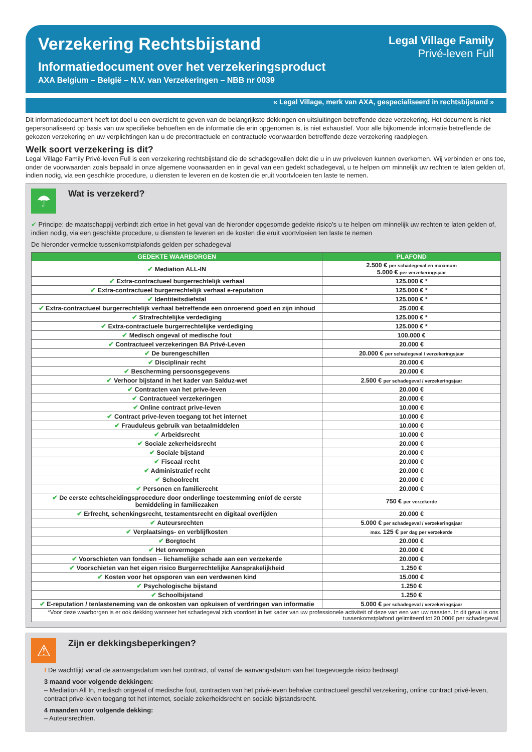Verzekering Rechtsbijstand
Informatiedocument over het verzekeringsproduct
AXA Belgium – België – N.V. van Verzekeringen – NBB nr 0039
Legal Village Family
Privé-leven Full
« Legal Village, merk van AXA, gespecialiseerd in rechtsbijstand »
Dit informatiedocument heeft tot doel u een overzicht te geven van de belangrijkste dekkingen en uitsluitingen betreffende deze verzekering. Het document is niet gepersonaliseerd op basis van uw specifieke behoeften en de informatie die erin opgenomen is, is niet exhaustief. Voor alle bijkomende informatie betreffende de gekozen verzekering en uw verplichtingen kan u de precontractuele en contractuele voorwaarden betreffende deze verzekering raadplegen.
Welk soort verzekering is dit?
Legal Village Family Privé-leven Full is een verzekering rechtsbijstand die de schadegevallen dekt die u in uw priveleven kunnen overkomen. Wij verbinden er ons toe, onder de voorwaarden zoals bepaald in onze algemene voorwaarden en in geval van een gedekt schadegeval, u te helpen om minnelijk uw rechten te laten gelden of, indien nodig, via een geschikte procedure, u diensten te leveren en de kosten die eruit voortvloeien ten laste te nemen.
☂ Wat is verzekerd?
✔ Principe: de maatschappij verbindt zich ertoe in het geval van de hieronder opgesomde gedekte risico’s u te helpen om minnelijk uw rechten te laten gelden of, indien nodig, via een geschikte procedure, u diensten te leveren en de kosten die eruit voortvloeien ten laste te nemen
De hieronder vermelde tussenkomstplafonds gelden per schadegeval
| GEDEKTE WAARBORGEN | PLAFOND |
| --- | --- |
| ✔ Mediation ALL-IN | 2.500 € per schadegeval en maximum 5.000 € per verzekeringsjaar |
| ✔ Extra-contractueel burgerrechtelijk verhaal | 125.000 € * |
| ✔ Extra-contractueel burgerrechtelijk verhaal e-reputation | 125.000 € * |
| ✔ Identiteitsdiefstal | 125.000 € * |
| ✔ Extra-contractueel burgerrechtelijk verhaal betreffende een onroerend goed en zijn inhoud | 25.000 € |
| ✔ Strafrechtelijke verdediging | 125.000 € * |
| ✔ Extra-contractuele burgerrechtelijke verdediging | 125.000 € * |
| ✔ Medisch ongeval of medische fout | 100.000 € |
| ✔ Contractueel verzekeringen BA Privé-Leven | 20.000 € |
| ✔ De burengeschillen | 20.000 € per schadegeval / verzekeringsjaar |
| ✔ Disciplinair recht | 20.000 € |
| ✔ Bescherming persoonsgegevens | 20.000 € |
| ✔ Verhoor bijstand in het kader van Salduz-wet | 2.500 € per schadegeval / verzekeringsjaar |
| ✔ Contracten van het prive-leven | 20.000 € |
| ✔ Contractueel verzekeringen | 20.000 € |
| ✔ Online contract prive-leven | 10.000 € |
| ✔ Contract prive-leven toegang tot het internet | 10.000 € |
| ✔ Frauduleus gebruik van betaalmiddelen | 10.000 € |
| ✔ Arbeidsrecht | 10.000 € |
| ✔ Sociale zekerheidsrecht | 20.000 € |
| ✔ Sociale bijstand | 20.000 € |
| ✔ Fiscaal recht | 20.000 € |
| ✔ Administratief recht | 20.000 € |
| ✔ Schoolrecht | 20.000 € |
| ✔ Personen en familierecht | 20.000 € |
| ✔ De eerste echtscheidingsprocedure door onderlinge toestemming en/of de eerste bemiddeling in familiezaken | 750 € per verzekerde |
| ✔ Erfrecht, schenkingsrecht, testamentsrecht en digitaal overlijden | 20.000 € |
| ✔ Auteursrechten | 5.000 € per schadegeval / verzekeringsjaar |
| ✔ Verplaatsings- en verblijfkosten | max. 125 € per dag per verzekerde |
| ✔ Borgtocht | 20.000 € |
| ✔ Het onvermogen | 20.000 € |
| ✔ Voorschieten van fondsen – lichamelijke schade aan een verzekerde | 20.000 € |
| ✔ Voorschieten van het eigen risico Burgerrechtelijke Aansprakelijkheid | 1.250 € |
| ✔ Kosten voor het opsporen van een verdwenen kind | 15.000 € |
| ✔ Psychologische bijstand | 1.250 € |
| ✔ Schoolbijstand | 1.250 € |
| ✔ E-reputation / tenlasteneming van de onkosten van opkuisen of verdringen van informatie | 5.000 € per schadegeval / verzekeringsjaar |
| *Voor deze waarborgen is er ook dekking wanneer het schadegeval zich voordoet in het kader van uw professionele activiteit of deze van een van uw naasten. In dit geval is ons tussenkomstplafond gelimiteerd tot 20.000€ per schadegeval | |
⚠ Zijn er dekkingsbeperkingen?
! De wachttijd vanaf de aanvangsdatum van het contract, of vanaf de aanvangsdatum van het toegevoegde risico bedraagt
3 maand voor volgende dekkingen:
– Mediation All In, medisch ongeval of medische fout, contracten van het privé-leven behalve contractueel geschil verzekering, online contract privé-leven, contract prive-leven toegang tot het internet, sociale zekerheidsrecht en sociale bijstandsrecht.
4 maanden voor volgende dekking:
– Auteursrechten.